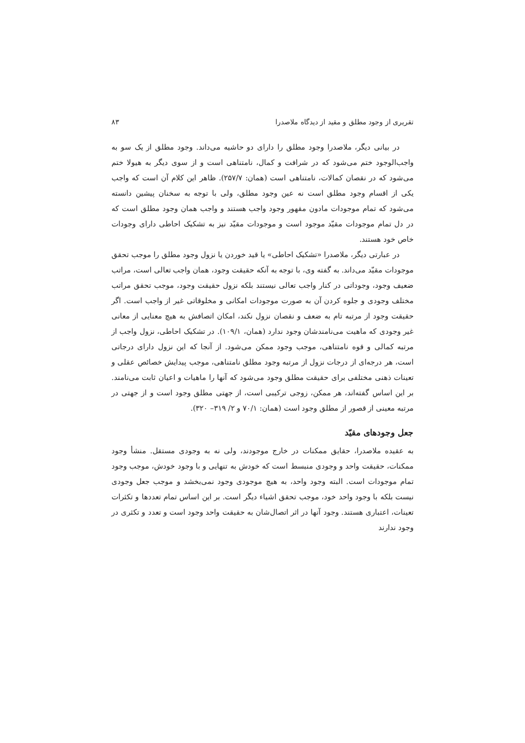تقریری از وجود مطلق و مقید از دیدگاه ملاصدرا ۸۳
در بیانی دیگر، ملاصدرا وجود مطلق را دارای دو حاشیه می‌داند. وجود مطلق از یک سو به واجب‌الوجود ختم می‌شود که در شرافت و کمال، نامتناهی است و از سوی دیگر به هیولا ختم می‌شود که در نقصان کمالات، نامتناهی است (همان: ۲۵۷/۷). ظاهر این کلام آن است که واجب یکی از اقسام وجود مطلق است نه عین وجود مطلق، ولی با توجه به سخنان پیشین دانسته می‌شود که تمام موجودات مادون مقهور وجود واجب هستند و واجب همان وجود مطلق است که در دل تمام موجودات مقیّد موجود است و موجودات مقیّد نیز به تشکیک احاطی دارای وجودات خاص خود هستند.
در عبارتی دیگر، ملاصدرا «تشکیک احاطی» یا قید خوردن یا نزول وجود مطلق را موجب تحقق موجودات مقیّد می‌داند. به گفته وی، با توجه به آنکه حقیقت وجود، همان واجب تعالی است، مراتب ضعیف وجود، وجوداتی در کنار واجب تعالی نیستند بلکه نزول حقیقت وجود، موجب تحقق مراتب مختلف وجودی و جلوه کردن آن به صورت موجودات امکانی و مخلوقاتی غیر از واجب است. اگر حقیقت وجود از مرتبه تام به ضعف و نقصان نزول نکند، امکان اتصافش به هیچ معنایی از معانی غیر وجودی که ماهیت می‌نامندشان وجود ندارد (همان، ۱۰۹/۱). در تشکیک احاطی، نزول واجب از مرتبه کمالی و قوه نامتناهی، موجب وجود ممکن می‌شود. از آنجا که این نزول دارای درجاتی است، هر درجه‌ای از درجات نزول از مرتبه وجود مطلق نامتناهی، موجب پیدایش خصائص عقلی و تعینات ذهنی مختلفی برای حقیقت مطلق وجود می‌شود که آنها را ماهیات و اعیان ثابت می‌نامند. بر این اساس گفته‌اند، هر ممکن، زوجی ترکیبی است، از جهتی مطلق وجود است و از جهتی در مرتبه معینی از قصور از مطلق وجود است (همان: ۷۰/۱ و ۲/ ۳۱۹– ۳۲۰).
جعل وجودهای مقیّد
به عقیده ملاصدرا، حقایق ممکنات در خارج موجودند، ولی نه به وجودی مستقل. منشأ وجود ممکنات، حقیقت واحد و وجودی منبسط است که خودش به تنهایی و با وجود خودش، موجب وجود تمام موجودات است. البته وجود واحد، به هیچ موجودی وجود نمی‌بخشد و موجب جعل وجودی نیست بلکه با وجود واحد خود، موجب تحقق اشیاء دیگر است. بر این اساس تمام تعددها و تکثرات تعینات، اعتباری هستند. وجود آنها در اثر اتصال‌شان به حقیقت واحد وجود است و تعدد و تکثری در وجود ندارند